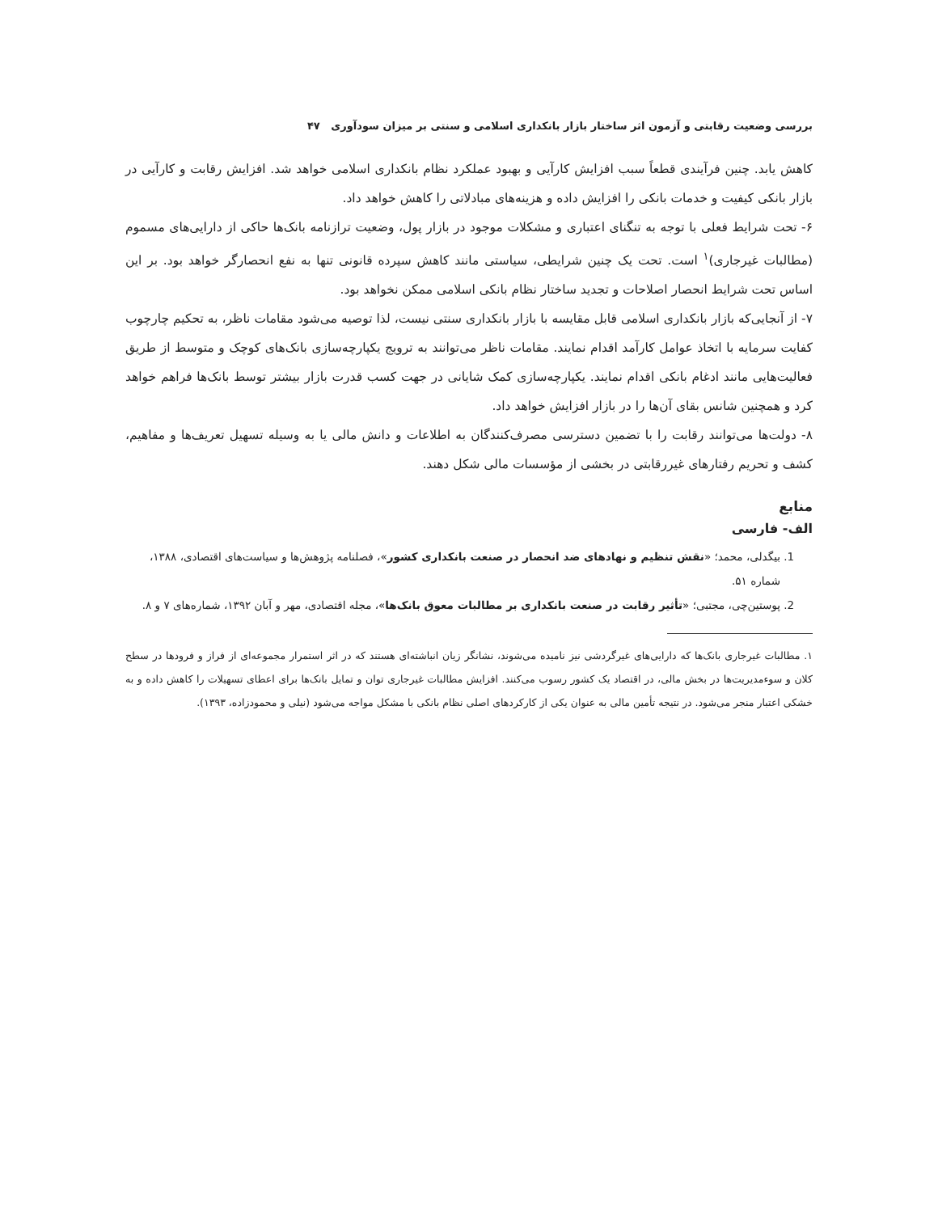بررسی وضعیت رقابتی و آزمون اثر ساختار بازار بانکداری اسلامی و سنتی بر میزان سودآوری ۴۷
کاهش یابد. چنین فرآیندی قطعاً سبب افزایش کارآیی و بهبود عملکرد نظام بانکداری اسلامی خواهد شد. افزایش رقابت و کارآیی در بازار بانکی کیفیت و خدمات بانکی را افزایش داده و هزینه‌های مبادلاتی را کاهش خواهد داد.
۶- تحت شرایط فعلی با توجه به تنگنای اعتباری و مشکلات موجود در بازار پول، وضعیت ترازنامه بانک‌ها حاکی از دارایی‌های مسموم (مطالبات غیرجاری)<sup>۱</sup> است. تحت یک چنین شرایطی، سیاستی مانند کاهش سپرده قانونی تنها به نفع انحصارگر خواهد بود. بر این اساس تحت شرایط انحصار اصلاحات و تجدید ساختار نظام بانکی اسلامی ممکن نخواهد بود.
۷- از آنجایی‌که بازار بانکداری اسلامی قابل مقایسه با بازار بانکداری سنتی نیست، لذا توصیه می‌شود مقامات ناظر، به تحکیم چارچوب کفایت سرمایه با اتخاذ عوامل کارآمد اقدام نمایند. مقامات ناظر می‌توانند به ترویج یکپارچه‌سازی بانک‌های کوچک و متوسط از طریق فعالیت‌هایی مانند ادغام بانکی اقدام نمایند. یکپارچه‌سازی کمک شایانی در جهت کسب قدرت بازار بیشتر توسط بانک‌ها فراهم خواهد کرد و همچنین شانس بقای آن‌ها را در بازار افزایش خواهد داد.
۸- دولت‌ها می‌توانند رقابت را با تضمین دسترسی مصرف‌کنندگان به اطلاعات و دانش مالی یا به وسیله تسهیل تعریف‌ها و مفاهیم، کشف و تحریم رفتارهای غیررقابتی در بخشی از مؤسسات مالی شکل دهند.
منابع
الف- فارسی
1. بیگدلی، محمد؛ «نقش تنظیم و نهادهای ضد انحصار در صنعت بانکداری کشور»، فصلنامه پژوهش‌ها و سیاست‌های اقتصادی، ۱۳۸۸، شماره ۵۱.
2. پوستین‌چی، مجتبی؛ «تأثیر رقابت در صنعت بانکداری بر مطالبات معوق بانک‌ها»، مجله اقتصادی، مهر و آبان ۱۳۹۲، شماره‌های ۷ و ۸.
۱. مطالبات غیرجاری بانک‌ها که دارایی‌های غیرگردشی نیز نامیده می‌شوند، نشانگر زیان انباشته‌ای هستند که در اثر استمرار مجموعه‌ای از فراز و فرودها در سطح کلان و سوءمدیریت‌ها در بخش مالی، در اقتصاد یک کشور رسوب می‌کنند. افزایش مطالبات غیرجاری توان و تمایل بانک‌ها برای اعطای تسهیلات را کاهش داده و به خشکی اعتبار منجر می‌شود. در نتیجه تأمین مالی به عنوان یکی از کارکردهای اصلی نظام بانکی با مشکل مواجه می‌شود (نیلی و محمودزاده، ۱۳۹۳).